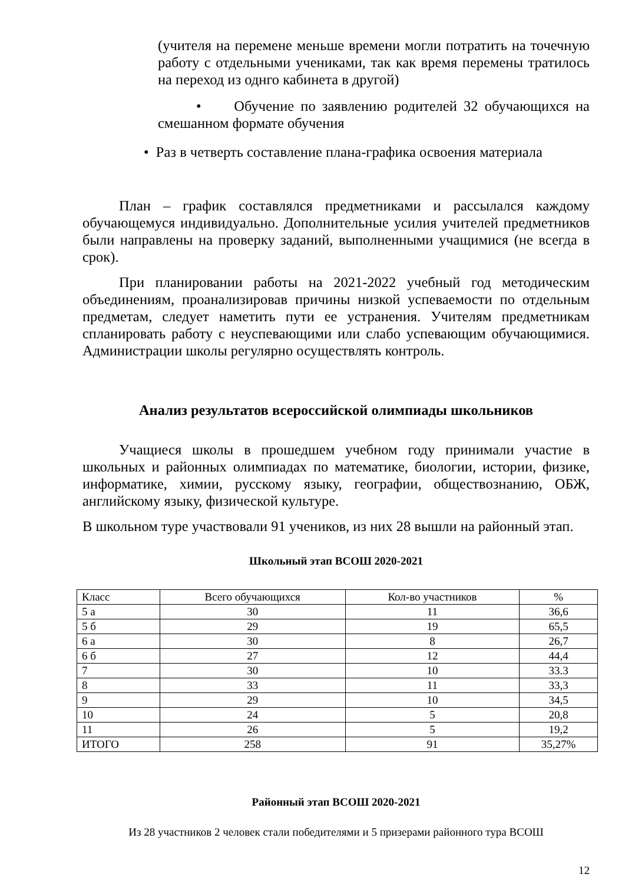(учителя на перемене меньше времени могли потратить на точечную работу с отдельными учениками, так как время перемены тратилось на переход из однго кабинета в другой)
• Обучение по заявлению родителей 32 обучающихся на смешанном формате обучения
• Раз в четверть составление плана-графика освоения материала
План – график составлялся предметниками и рассылался каждому обучающемуся индивидуально. Дополнительные усилия учителей предметников были направлены на проверку заданий, выполненными учащимися (не всегда в срок).
При планировании работы на 2021-2022 учебный год методическим объединениям, проанализировав причины низкой успеваемости по отдельным предметам, следует наметить пути ее устранения. Учителям предметникам спланировать работу с неуспевающими или слабо успевающим обучающимися. Администрации школы регулярно осуществлять контроль.
Анализ результатов всероссийской олимпиады школьников
Учащиеся школы в прошедшем учебном году принимали участие в школьных и районных олимпиадах по математике, биологии, истории, физике, информатике, химии, русскому языку, географии, обществознанию, ОБЖ, английскому языку, физической культуре.
В школьном туре участвовали 91 учеников, из них 28 вышли на районный этап.
Школьный этап ВСОШ 2020-2021
| Класс | Всего обучающихся | Кол-во участников | % |
| --- | --- | --- | --- |
| 5 а | 30 | 11 | 36,6 |
| 5 б | 29 | 19 | 65,5 |
| 6 а | 30 | 8 | 26,7 |
| 6 б | 27 | 12 | 44,4 |
| 7 | 30 | 10 | 33.3 |
| 8 | 33 | 11 | 33,3 |
| 9 | 29 | 10 | 34,5 |
| 10 | 24 | 5 | 20,8 |
| 11 | 26 | 5 | 19,2 |
| ИТОГО | 258 | 91 | 35,27% |
Районный этап ВСОШ 2020-2021
Из 28 участников 2 человек стали победителями и 5 призерами районного тура ВСОШ
12